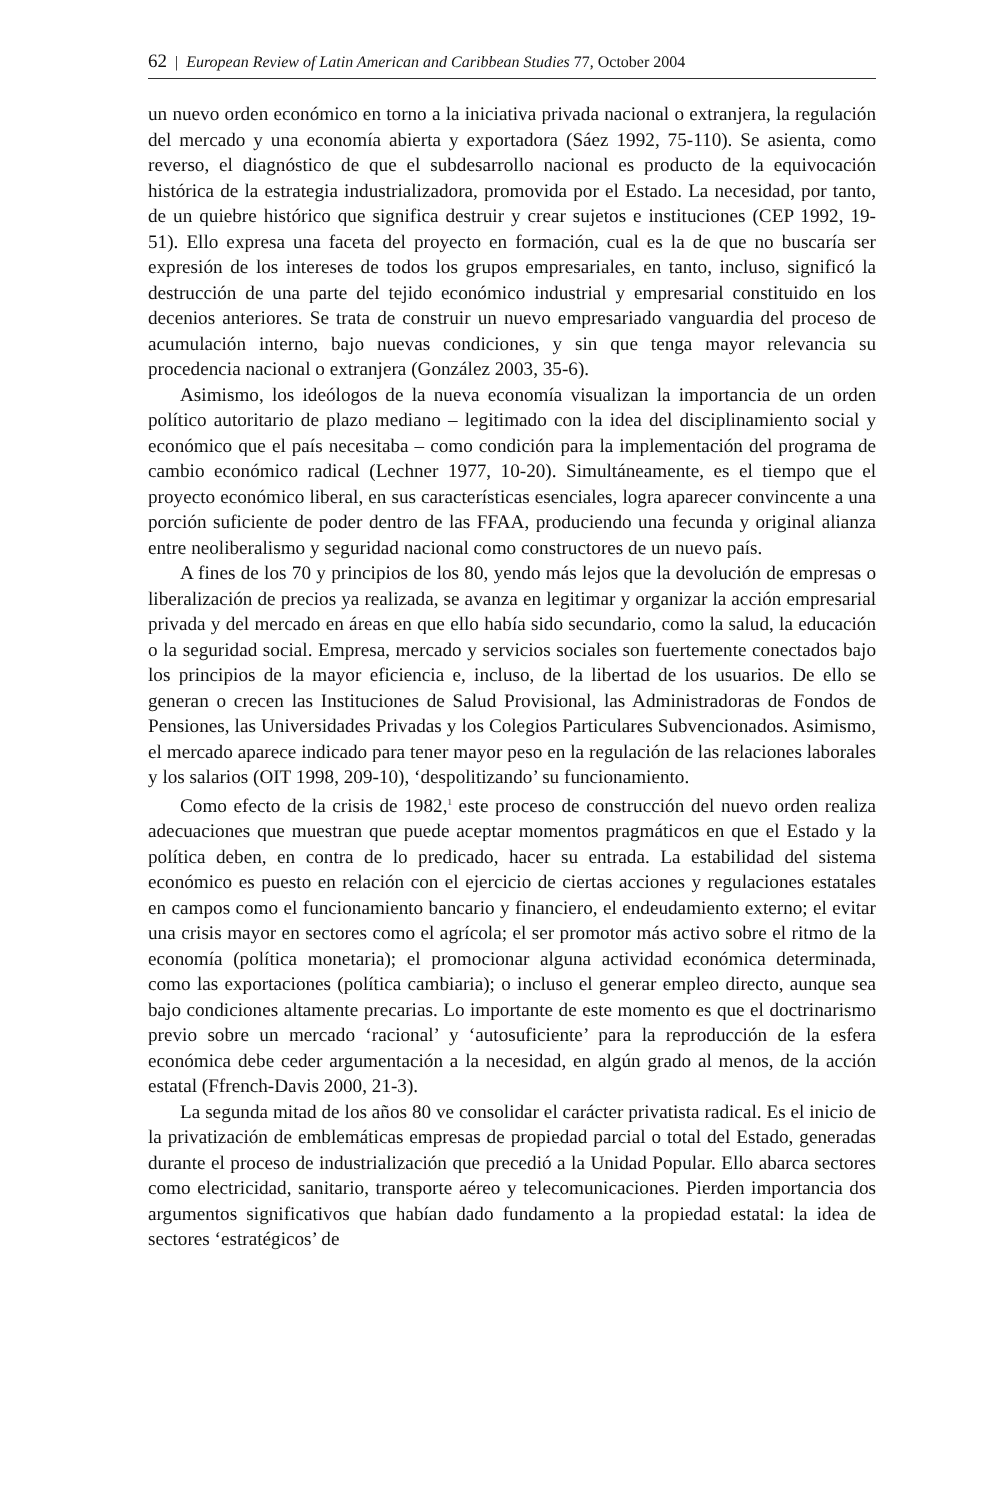62 | European Review of Latin American and Caribbean Studies 77, October 2004
un nuevo orden económico en torno a la iniciativa privada nacional o extranjera, la regulación del mercado y una economía abierta y exportadora (Sáez 1992, 75-110). Se asienta, como reverso, el diagnóstico de que el subdesarrollo nacional es producto de la equivocación histórica de la estrategia industrializadora, promovida por el Estado. La necesidad, por tanto, de un quiebre histórico que significa destruir y crear sujetos e instituciones (CEP 1992, 19-51). Ello expresa una faceta del proyecto en formación, cual es la de que no buscaría ser expresión de los intereses de todos los grupos empresariales, en tanto, incluso, significó la destrucción de una parte del tejido económico industrial y empresarial constituido en los decenios anteriores. Se trata de construir un nuevo empresariado vanguardia del proceso de acumulación interno, bajo nuevas condiciones, y sin que tenga mayor relevancia su procedencia nacional o extranjera (González 2003, 35-6).
Asimismo, los ideólogos de la nueva economía visualizan la importancia de un orden político autoritario de plazo mediano – legitimado con la idea del disciplinamiento social y económico que el país necesitaba – como condición para la implementación del programa de cambio económico radical (Lechner 1977, 10-20). Simultáneamente, es el tiempo que el proyecto económico liberal, en sus características esenciales, logra aparecer convincente a una porción suficiente de poder dentro de las FFAA, produciendo una fecunda y original alianza entre neoliberalismo y seguridad nacional como constructores de un nuevo país.
A fines de los 70 y principios de los 80, yendo más lejos que la devolución de empresas o liberalización de precios ya realizada, se avanza en legitimar y organizar la acción empresarial privada y del mercado en áreas en que ello había sido secundario, como la salud, la educación o la seguridad social. Empresa, mercado y servicios sociales son fuertemente conectados bajo los principios de la mayor eficiencia e, incluso, de la libertad de los usuarios. De ello se generan o crecen las Instituciones de Salud Provisional, las Administradoras de Fondos de Pensiones, las Universidades Privadas y los Colegios Particulares Subvencionados. Asimismo, el mercado aparece indicado para tener mayor peso en la regulación de las relaciones laborales y los salarios (OIT 1998, 209-10), ‘despolitizando’ su funcionamiento.
Como efecto de la crisis de 1982,<sup>1</sup> este proceso de construcción del nuevo orden realiza adecuaciones que muestran que puede aceptar momentos pragmáticos en que el Estado y la política deben, en contra de lo predicado, hacer su entrada. La estabilidad del sistema económico es puesto en relación con el ejercicio de ciertas acciones y regulaciones estatales en campos como el funcionamiento bancario y financiero, el endeudamiento externo; el evitar una crisis mayor en sectores como el agrícola; el ser promotor más activo sobre el ritmo de la economía (política monetaria); el promocionar alguna actividad económica determinada, como las exportaciones (política cambiaria); o incluso el generar empleo directo, aunque sea bajo condiciones altamente precarias. Lo importante de este momento es que el doctrinarismo previo sobre un mercado ‘racional’ y ‘autosuficiente’ para la reproducción de la esfera económica debe ceder argumentación a la necesidad, en algún grado al menos, de la acción estatal (Ffrench-Davis 2000, 21-3).
La segunda mitad de los años 80 ve consolidar el carácter privatista radical. Es el inicio de la privatización de emblemáticas empresas de propiedad parcial o total del Estado, generadas durante el proceso de industrialización que precedió a la Unidad Popular. Ello abarca sectores como electricidad, sanitario, transporte aéreo y telecomunicaciones. Pierden importancia dos argumentos significativos que habían dado fundamento a la propiedad estatal: la idea de sectores ‘estratégicos’ de